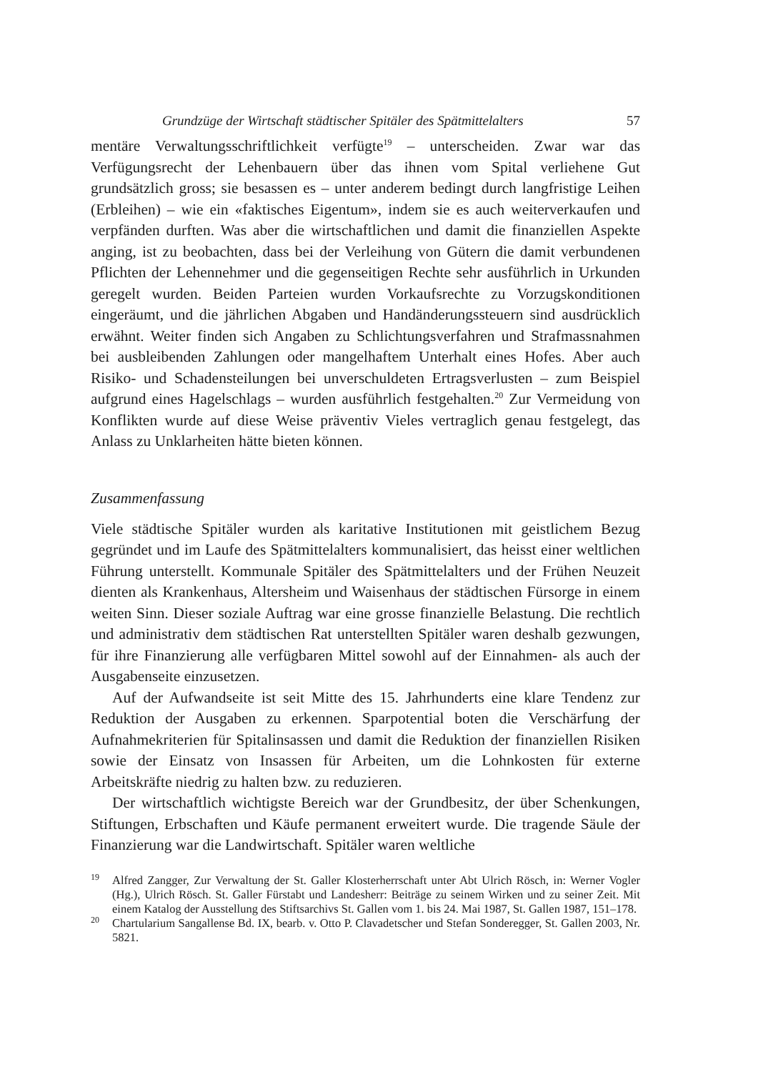Grundzüge der Wirtschaft städtischer Spitäler des Spätmittelalters 57
mentäre Verwaltungsschriftlichkeit verfügte<sup>19</sup> – unterscheiden. Zwar war das Verfügungsrecht der Lehenbauern über das ihnen vom Spital verliehene Gut grundsätzlich gross; sie besassen es – unter anderem bedingt durch langfristige Leihen (Erbleihen) – wie ein «faktisches Eigentum», indem sie es auch weiterverkaufen und verpfänden durften. Was aber die wirtschaftlichen und damit die finanziellen Aspekte anging, ist zu beobachten, dass bei der Verleihung von Gütern die damit verbundenen Pflichten der Lehennehmer und die gegenseitigen Rechte sehr ausführlich in Urkunden geregelt wurden. Beiden Parteien wurden Vorkaufsrechte zu Vorzugskonditionen eingeräumt, und die jährlichen Abgaben und Handänderungssteuern sind ausdrücklich erwähnt. Weiter finden sich Angaben zu Schlichtungsverfahren und Strafmassnahmen bei ausbleibenden Zahlungen oder mangelhaftem Unterhalt eines Hofes. Aber auch Risiko- und Schadensteilungen bei unverschuldeten Ertragsverlusten – zum Beispiel aufgrund eines Hagelschlags – wurden ausführlich festgehalten.<sup>20</sup> Zur Vermeidung von Konflikten wurde auf diese Weise präventiv Vieles vertraglich genau festgelegt, das Anlass zu Unklarheiten hätte bieten können.
Zusammenfassung
Viele städtische Spitäler wurden als karitative Institutionen mit geistlichem Bezug gegründet und im Laufe des Spätmittelalters kommunalisiert, das heisst einer weltlichen Führung unterstellt. Kommunale Spitäler des Spätmittelalters und der Frühen Neuzeit dienten als Krankenhaus, Altersheim und Waisenhaus der städtischen Fürsorge in einem weiten Sinn. Dieser soziale Auftrag war eine grosse finanzielle Belastung. Die rechtlich und administrativ dem städtischen Rat unterstellten Spitäler waren deshalb gezwungen, für ihre Finanzierung alle verfügbaren Mittel sowohl auf der Einnahmen- als auch der Ausgabenseite einzusetzen.
Auf der Aufwandseite ist seit Mitte des 15. Jahrhunderts eine klare Tendenz zur Reduktion der Ausgaben zu erkennen. Sparpotential boten die Verschärfung der Aufnahmekriterien für Spitalinsassen und damit die Reduktion der finanziellen Risiken sowie der Einsatz von Insassen für Arbeiten, um die Lohnkosten für externe Arbeitskräfte niedrig zu halten bzw. zu reduzieren.
Der wirtschaftlich wichtigste Bereich war der Grundbesitz, der über Schenkungen, Stiftungen, Erbschaften und Käufe permanent erweitert wurde. Die tragende Säule der Finanzierung war die Landwirtschaft. Spitäler waren weltliche
<sup>19</sup>
Alfred Zangger, Zur Verwaltung der St. Galler Klosterherrschaft unter Abt Ulrich Rösch, in: Werner Vogler (Hg.), Ulrich Rösch. St. Galler Fürstabt und Landesherr: Beiträge zu seinem Wirken und zu seiner Zeit. Mit einem Katalog der Ausstellung des Stiftsarchivs St. Gallen vom 1. bis 24. Mai 1987, St. Gallen 1987, 151–178.
<sup>20</sup>
Chartularium Sangallense Bd. IX, bearb. v. Otto P. Clavadetscher und Stefan Sonderegger, St. Gallen 2003, Nr. 5821.